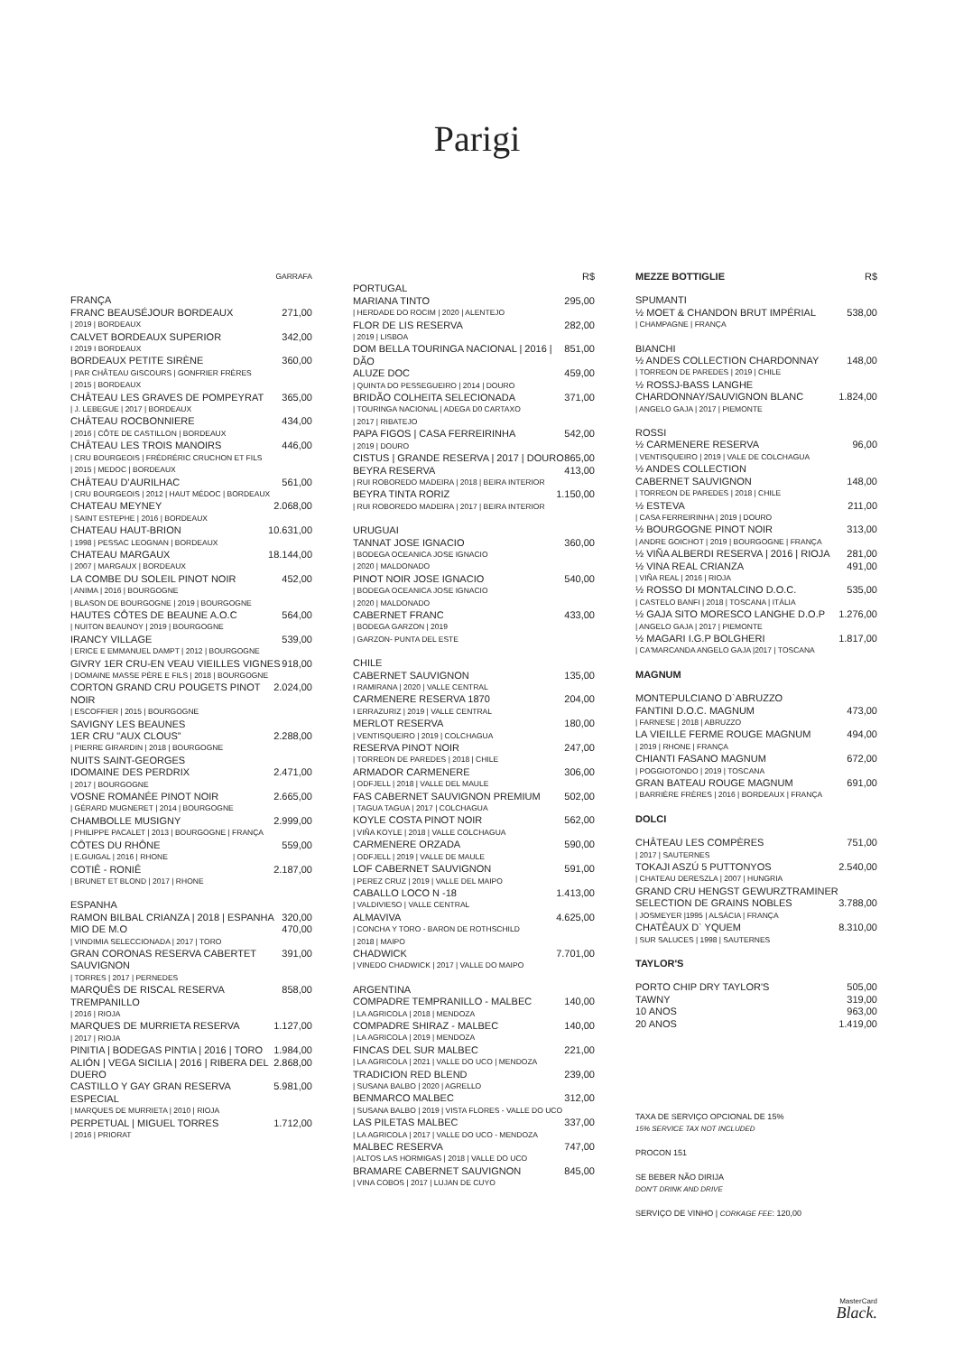Parigi
GARRAFA
FRANÇA
FRANC BEAUSÉJOUR BORDEAUX 271,00
| 2019 | BORDEAUX
CALVET BORDEAUX SUPERIOR 342,00
I 2019 I BORDEAUX
BORDEAUX PETITE SIRÈNE 360,00
| PAR CHÂTEAU GISCOURS | GONFRIER FRÈRES
| 2015 | BORDEAUX
CHÂTEAU LES GRAVES DE POMPEYRAT 365,00
| J. LEBEGUE | 2017 | BORDEAUX
CHÂTEAU ROCBONNIERE 434,00
| 2016 | CÔTE DE CASTILLON | BORDEAUX
CHÂTEAU LES TROIS MANOIRS 446,00
| CRU BOURGEOIS | FRÉDRÉRIC CRUCHON ET FILS
| 2015 | MEDOC | BORDEAUX
CHÂTEAU D'AURILHAC 561,00
| CRU BOURGEOIS | 2012 | HAUT MÉDOC | BORDEAUX
CHATEAU MEYNEY 2.068,00
| SAINT ESTEPHE | 2016 | BORDEAUX
CHATEAU HAUT-BRION 10.631,00
| 1998 | PESSAC LEOGNAN | BORDEAUX
CHATEAU MARGAUX 18.144,00
| 2007 | MARGAUX | BORDEAUX
LA COMBE DU SOLEIL PINOT NOIR 452,00
| ANIMA | 2016 | BOURGOGNE
| BLASON DE BOURGOGNE | 2019 | BOURGOGNE
HAUTES CÔTES DE BEAUNE A.O.C 564,00
| NUITON BEAUNOY | 2019 | BOURGOGNE
IRANCY VILLAGE 539,00
| ERICE E EMMANUEL DAMPT | 2012 | BOURGOGNE
GIVRY 1ER CRU-EN VEAU VIEILLES VIGNES 918,00
| DOMAINE MASSE PÈRE E FILS | 2018 | BOURGOGNE
CORTON GRAND CRU POUGETS PINOT NOIR 2.024,00
| ESCOFFIER | 2015 | BOURGOGNE
SAVIGNY LES BEAUNES
1ER CRU "AUX CLOUS" 2.288,00
| PIERRE GIRARDIN | 2018 | BOURGOGNE
NUITS SAINT-GEORGES
IDOMAINE DES PERDRIX 2.471,00
| 2017 | BOURGOGNE
VOSNE ROMANÉE PINOT NOIR 2.665,00
| GÉRARD MUGNERET | 2014 | BOURGOGNE
CHAMBOLLE MUSIGNY 2.999,00
| PHILIPPE PACALET | 2013 | BOURGOGNE | FRANÇA
CÔTES DU RHÔNE 559,00
| E.GUIGAL | 2016 | RHONE
COTIÊ - RONIÊ 2.187,00
| BRUNET ET BLOND | 2017 | RHONE
ESPANHA
RAMON BILBAL CRIANZA | 2018 | ESPANHA 320,00
MIO DE M.O 470,00
| VINDIMIA SELECCIONADA | 2017 | TORO
GRAN CORONAS RESERVA CABERTET SAUVIGNON 391,00
| TORRES | 2017 | PERNEDES
MARQUÊS DE RISCAL RESERVA TREMPANILLO 858,00
| 2016 | RIOJA
MARQUES DE MURRIETA RESERVA 1.127,00
| 2017 | RIOJA
PINITIA | BODEGAS PINTIA | 2016 | TORO 1.984,00
ALIÓN | VEGA SICILIA | 2016 | RIBERA DEL DUERO 2.868,00
CASTILLO Y GAY GRAN RESERVA ESPECIAL 5.981,00
| MARQUES DE MURRIETA | 2010 | RIOJA
PERPETUAL | MIGUEL TORRES 1.712,00
| 2016 | PRIORAT
R$
PORTUGAL
MARIANA TINTO 295,00
| HERDADE DO ROCIM | 2020 | ALENTEJO
FLOR DE LIS RESERVA 282,00
| 2019 | LISBOA
DOM BELLA TOURINGA NACIONAL | 2016 | DÃO 851,00
ALUZE DOC 459,00
| QUINTA DO PESSEGUEIRO | 2014 | DOURO
BRIDÃO COLHEITA SELECIONADA 371,00
| TOURINGA NACIONAL | ADEGA D0 CARTAXO
| 2017 | RIBATEJO
PAPA FIGOS | CASA FERREIRINHA 542,00
| 2019 | DOURO
CISTUS | GRANDE RESERVA | 2017 | DOURO 865,00
BEYRA RESERVA 413,00
| RUI ROBOREDO MADEIRA | 2018 | BEIRA INTERIOR
BEYRA TINTA RORIZ 1.150,00
| RUI ROBOREDO MADEIRA | 2017 | BEIRA INTERIOR
URUGUAI
TANNAT JOSE IGNACIO 360,00
| BODEGA OCEANICA JOSE IGNACIO
| 2020 | MALDONADO
PINOT NOIR JOSE IGNACIO 540,00
| BODEGA OCEANICA JOSE IGNACIO
| 2020 | MALDONADO
CABERNET FRANC 433,00
| BODEGA GARZON | 2019
| GARZON- PUNTA DEL ESTE
CHILE
CABERNET SAUVIGNON 135,00
I RAMIRANA | 2020 | VALLE CENTRAL
CARMENERE RESERVA 1870 204,00
I ERRAZURIZ | 2019 | VALLE CENTRAL
MERLOT RESERVA 180,00
| VENTISQUEIRO | 2019 | COLCHAGUA
RESERVA PINOT NOIR 247,00
| TORREON DE PAREDES | 2018 | CHILE
ARMADOR CARMENERE 306,00
| ODFJELL | 2018 | VALLE DEL MAULE
FAS CABERNET SAUVIGNON PREMIUM 502,00
| TAGUA TAGUA | 2017 | COLCHAGUA
KOYLE COSTA PINOT NOIR 562,00
| VIÑA KOYLE | 2018 | VALLE COLCHAGUA
CARMENERE ORZADA 590,00
| ODFJELL | 2019 | VALLE DE MAULE
LOF CABERNET SAUVIGNON 591,00
| PEREZ CRUZ | 2019 | VALLE DEL MAIPO
CABALLO LOCO N -18 1.413,00
| VALDIVIESO | VALLE CENTRAL
ALMAVIVA 4.625,00
| CONCHA Y TORO - BARON DE ROTHSCHILD
| 2018 | MAIPO
CHADWICK 7.701,00
| VINEDO CHADWICK | 2017 | VALLE DO MAIPO
ARGENTINA
COMPADRE TEMPRANILLO - MALBEC 140,00
| LA AGRICOLA | 2018 | MENDOZA
COMPADRE SHIRAZ - MALBEC 140,00
| LA AGRICOLA | 2019 | MENDOZA
FINCAS DEL SUR MALBEC 221,00
| LA AGRICOLA | 2021 | VALLE DO UCO | MENDOZA
TRADICION RED BLEND 239,00
| SUSANA BALBO | 2020 | AGRELLO
BENMARCO MALBEC 312,00
| SUSANA BALBO | 2019 | VISTA FLORES - VALLE DO UCO
LAS PILETAS MALBEC 337,00
| LA AGRICOLA | 2017 | VALLE DO UCO - MENDOZA
MALBEC RESERVA 747,00
| ALTOS LAS HORMIGAS | 2018 | VALLE DO UCO
BRAMARE CABERNET SAUVIGNON 845,00
| VINA COBOS | 2017 | LUJAN DE CUYO
MEZZE BOTTIGLIE R$
SPUMANTI
½ MOET & CHANDON BRUT IMPÉRIAL 538,00
| CHAMPAGNE | FRANÇA
BIANCHI
½ ANDES COLLECTION CHARDONNAY 148,00
| TORREON DE PAREDES | 2019 | CHILE
½ ROSSJ-BASS LANGHE
CHARDONNAY/SAUVIGNON BLANC 1.824,00
| ANGELO GAJA | 2017 | PIEMONTE
ROSSI
½ CARMENERE RESERVA 96,00
| VENTISQUEIRO | 2019 | VALE DE COLCHAGUA
½ ANDES COLLECTION
CABERNET SAUVIGNON 148,00
| TORREON DE PAREDES | 2018 | CHILE
½ ESTEVA 211,00
| CASA FERREIRINHA | 2019 | DOURO
½ BOURGOGNE PINOT NOIR 313,00
| ANDRE GOICHOT | 2019 | BOURGOGNE | FRANÇA
½ VIÑA ALBERDI RESERVA | 2016 | RIOJA 281,00
½ VINA REAL CRIANZA 491,00
| VIÑA REAL | 2016 | RIOJA
½ ROSSO DI MONTALCINO D.O.C. 535,00
| CASTELO BANFI | 2018 | TOSCANA | ITÁLIA
½ GAJA SITO MORESCO LANGHE D.O.P 1.276,00
| ANGELO GAJA | 2017 | PIEMONTE
½ MAGARI I.G.P BOLGHERI 1.817,00
| CA'MARCANDA ANGELO GAJA |2017 | TOSCANA
MAGNUM
MONTEPULCIANO D`ABRUZZO
FANTINI D.O.C. MAGNUM 473,00
| FARNESE | 2018 | ABRUZZO
LA VIEILLE FERME ROUGE MAGNUM 494,00
| 2019 | RHONE | FRANÇA
CHIANTI FASANO MAGNUM 672,00
| POGGIOTONDO | 2019 | TOSCANA
GRAN BATEAU ROUGE MAGNUM 691,00
| BARRIÈRE FRÈRES | 2016 | BORDEAUX | FRANÇA
DOLCI
CHÂTEAU LES COMPÈRES 751,00
| 2017 | SAUTERNES
TOKAJI ASZÚ 5 PUTTONYOS 2.540,00
| CHATEAU DERESZLA | 2007 | HUNGRIA
GRAND CRU HENGST GEWURZTRAMINER
SELECTION DE GRAINS NOBLES 3.788,00
| JOSMEYER |1995 | ALSÁCIA | FRANÇA
CHATÊAUX D` YQUEM 8.310,00
| SUR SALUCES | 1998 | SAUTERNES
TAYLOR'S
PORTO CHIP DRY TAYLOR'S 505,00
TAWNY 319,00
10 ANOS 963,00
20 ANOS 1.419,00
TAXA DE SERVIÇO OPCIONAL DE 15%
15% SERVICE TAX NOT INCLUDED
PROCON 151
SE BEBER NÃO DIRIJA
DON'T DRINK AND DRIVE
SERVIÇO DE VINHO | CORKAGE FEE: 120,00
MasterCard
Black.